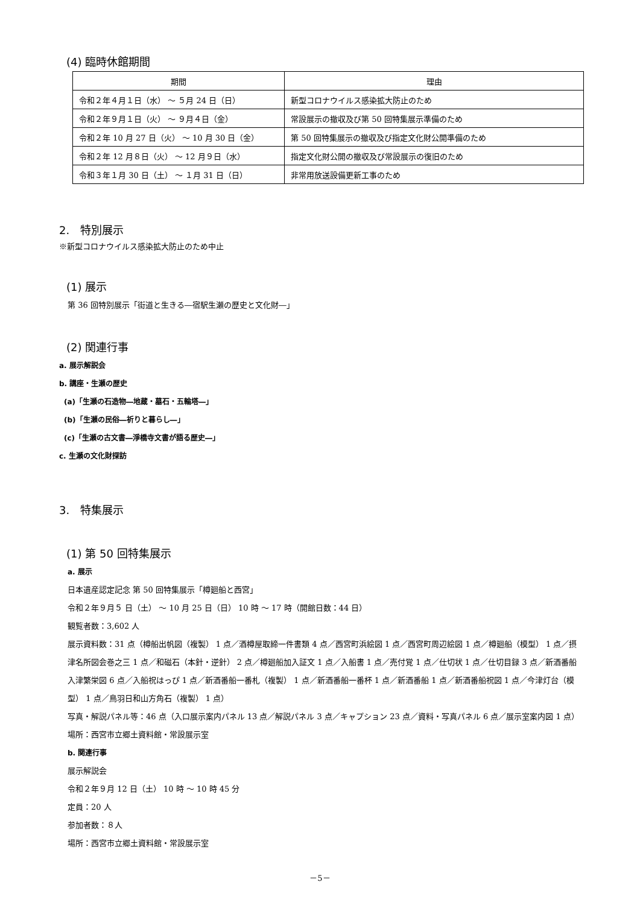(4) 臨時休館期間
| 期間 | 理由 |
| --- | --- |
| 令和２年４月１日（水） ～ ５月 24 日（日） | 新型コロナウイルス感染拡大防止のため |
| 令和２年９月１日（火） ～ ９月４日（金） | 常設展示の撤収及び第 50 回特集展示準備のため |
| 令和２年 10 月 27 日（火） ～ 10 月 30 日（金） | 第 50 回特集展示の撤収及び指定文化財公開準備のため |
| 令和２年 12 月８日（火） ～ 12 月９日（水） | 指定文化財公開の撤収及び常設展示の復旧のため |
| 令和３年１月 30 日（土） ～ １月 31 日（日） | 非常用放送設備更新工事のため |
2.　特別展示
※新型コロナウイルス感染拡大防止のため中止
(1) 展示
第 36 回特別展示「街道と生きる―宿駅生瀬の歴史と文化財―」
(2) 関連行事
a. 展示解説会
b. 講座・生瀬の歴史
(a)「生瀬の石造物―地蔵・墓石・五輪塔―」
(b)「生瀬の民俗―祈りと暮らし―」
(c)「生瀬の古文書―淨橋寺文書が語る歴史―」
c. 生瀬の文化財探訪
3.　特集展示
(1) 第 50 回特集展示
a. 展示
日本遺産認定記念 第 50 回特集展示「樽廻船と西宮」
令和２年９月５ 日（土） ～ 10 月 25 日（日） 10 時 ～ 17 時（開館日数：44 日）
観覧者数：3,602 人
展示資料数：31 点（樽船出帆図（複製） 1 点／酒樽屋取締一件書類 4 点／西宮町浜絵図 1 点／西宮町周辺絵図 1 点／樽廻船（模型） 1 点／摂津名所図会巻之三 1 点／和磁石（本針・逆針） 2 点／樽廻船加入証文 1 点／入船書 1 点／売付覚 1 点／仕切状 1 点／仕切目録 3 点／新酒番船入津繁栄図 6 点／入船祝はっぴ 1 点／新酒番船一番札（複製） 1 点／新酒番船一番杯 1 点／新酒番船 1 点／新酒番船祝図 1 点／今津灯台（模型） 1 点／鳥羽日和山方角石（複製） 1 点）
写真・解説パネル等：46 点（入口展示案内パネル 13 点／解説パネル 3 点／キャプション 23 点／資料・写真パネル 6 点／展示室案内図 1 点）
場所：西宮市立郷土資料館・常設展示室
b. 関連行事
展示解説会
令和２年９月 12 日（土） 10 時 ～ 10 時 45 分
定員：20 人
参加者数：８人
場所：西宮市立郷土資料館・常設展示室
－5－